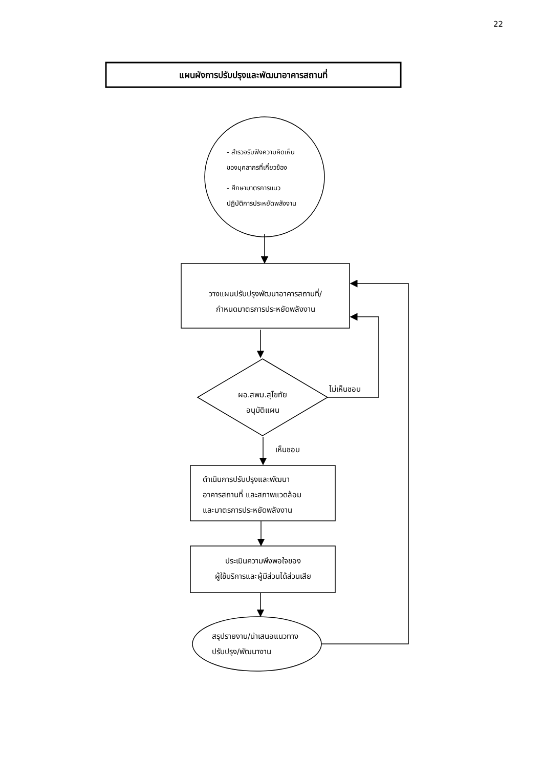22
แผนผังการปรับปรุงและพัฒนาอาคารสถานที่
- สำรวจรับฟังความคิดเห็น
ของบุคลากรที่เกี่ยวข้อง
- ศึกษามาตรการแนว
ปฏิบัติการประหยัดพลังงาน
วางแผนปรับปรุงพัฒนาอาคารสถานที่/
กำหนดมาตรการประหยัดพลังงาน
ผอ.สพม.สุโขทัย
อนุมัติแผน
ไม่เห็นชอบ
เห็นชอบ
ดำเนินการปรับปรุงและพัฒนา
อาคารสถานที่ และสภาพแวดล้อม
และมาตรการประหยัดพลังงาน
ประเมินความพึงพอใจของ
ผู้ใช้บริการและผู้มีส่วนได้ส่วนเสีย
สรุปรายงาน/นำเสนอแนวทาง
ปรับปรุง/พัฒนางาน